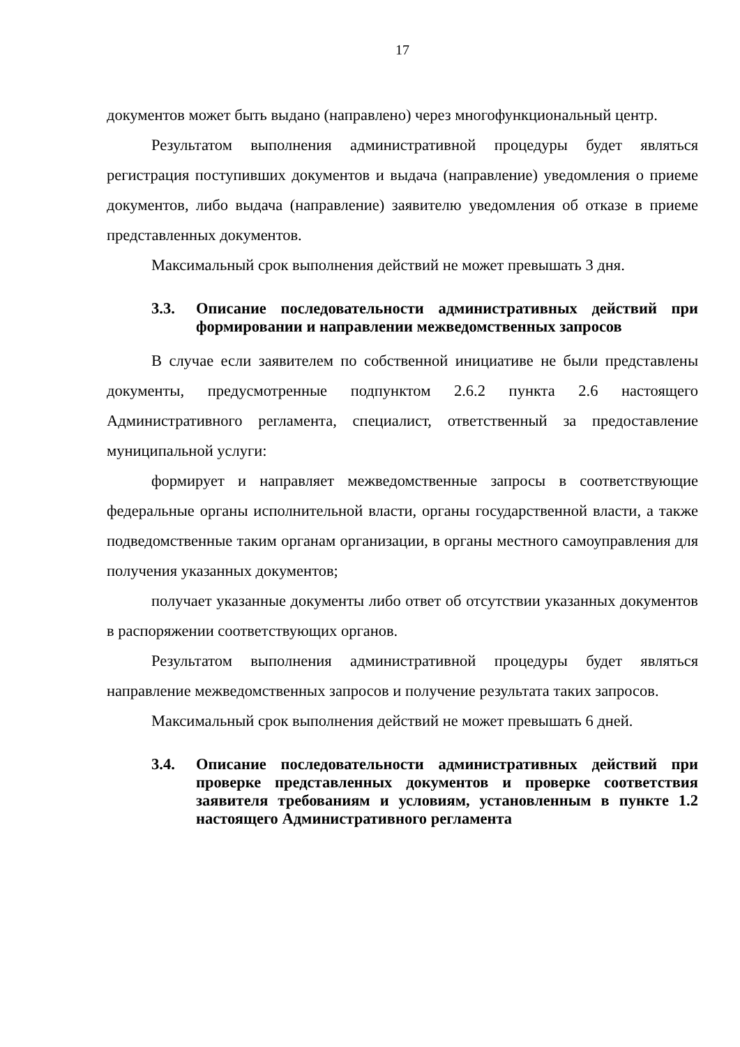17
документов может быть выдано (направлено) через многофункциональный центр.
Результатом выполнения административной процедуры будет являться регистрация поступивших документов и выдача (направление) уведомления о приеме документов, либо выдача (направление) заявителю уведомления об отказе в приеме представленных документов.
Максимальный срок выполнения действий не может превышать 3 дня.
3.3. Описание последовательности административных действий при формировании и направлении межведомственных запросов
В случае если заявителем по собственной инициативе не были представлены документы, предусмотренные подпунктом 2.6.2 пункта 2.6 настоящего Административного регламента, специалист, ответственный за предоставление муниципальной услуги:
формирует и направляет межведомственные запросы в соответствующие федеральные органы исполнительной власти, органы государственной власти, а также подведомственные таким органам организации, в органы местного самоуправления для получения указанных документов;
получает указанные документы либо ответ об отсутствии указанных документов в распоряжении соответствующих органов.
Результатом выполнения административной процедуры будет являться направление межведомственных запросов и получение результата таких запросов.
Максимальный срок выполнения действий не может превышать 6 дней.
3.4. Описание последовательности административных действий при проверке представленных документов и проверке соответствия заявителя требованиям и условиям, установленным в пункте 1.2 настоящего Административного регламента